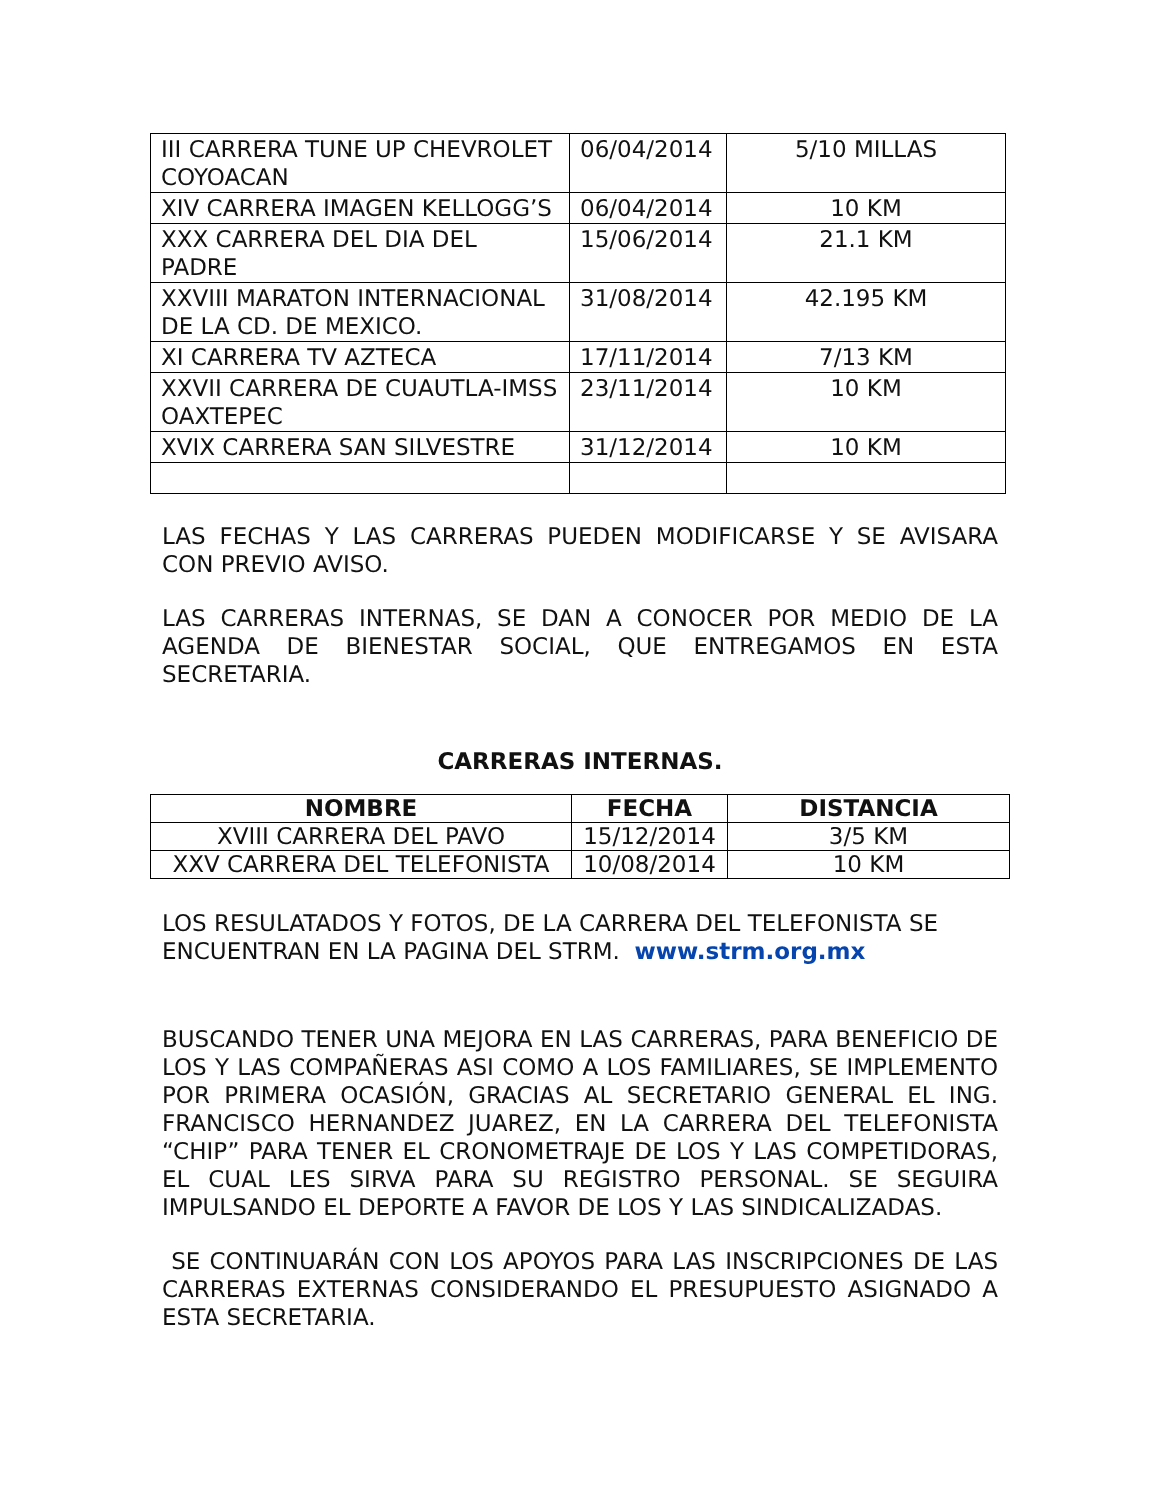| III CARRERA TUNE UP CHEVROLET COYOACAN | 06/04/2014 | 5/10 MILLAS |
| XIV CARRERA IMAGEN KELLOGG’S | 06/04/2014 | 10 KM |
| XXX CARRERA DEL DIA DEL PADRE | 15/06/2014 | 21.1 KM |
| XXVIII MARATON INTERNACIONAL DE LA CD. DE MEXICO. | 31/08/2014 | 42.195 KM |
| XI CARRERA TV AZTECA | 17/11/2014 | 7/13 KM |
| XXVII CARRERA DE CUAUTLA-IMSS OAXTEPEC | 23/11/2014 | 10 KM |
| XVIX CARRERA SAN SILVESTRE | 31/12/2014 | 10 KM |
LAS FECHAS Y LAS CARRERAS PUEDEN MODIFICARSE Y SE AVISARA CON PREVIO AVISO.
LAS CARRERAS INTERNAS, SE DAN A CONOCER POR MEDIO DE LA AGENDA DE BIENESTAR SOCIAL, QUE ENTREGAMOS EN ESTA SECRETARIA.
CARRERAS INTERNAS.
| NOMBRE | FECHA | DISTANCIA |
| --- | --- | --- |
| XVIII CARRERA DEL PAVO | 15/12/2014 | 3/5 KM |
| XXV CARRERA DEL TELEFONISTA | 10/08/2014 | 10 KM |
LOS RESULATADOS Y FOTOS, DE LA CARRERA DEL TELEFONISTA SE ENCUENTRAN EN LA PAGINA DEL STRM. www.strm.org.mx
BUSCANDO TENER UNA MEJORA EN LAS CARRERAS, PARA BENEFICIO DE LOS Y LAS COMPAÑERAS ASI COMO A LOS FAMILIARES, SE IMPLEMENTO POR PRIMERA OCASIÓN, GRACIAS AL SECRETARIO GENERAL EL ING. FRANCISCO HERNANDEZ JUAREZ, EN LA CARRERA DEL TELEFONISTA “CHIP” PARA TENER EL CRONOMETRAJE DE LOS Y LAS COMPETIDORAS, EL CUAL LES SIRVA PARA SU REGISTRO PERSONAL. SE SEGUIRA IMPULSANDO EL DEPORTE A FAVOR DE LOS Y LAS SINDICALIZADAS.
SE CONTINUARÁN CON LOS APOYOS PARA LAS INSCRIPCIONES DE LAS CARRERAS EXTERNAS CONSIDERANDO EL PRESUPUESTO ASIGNADO A ESTA SECRETARIA.